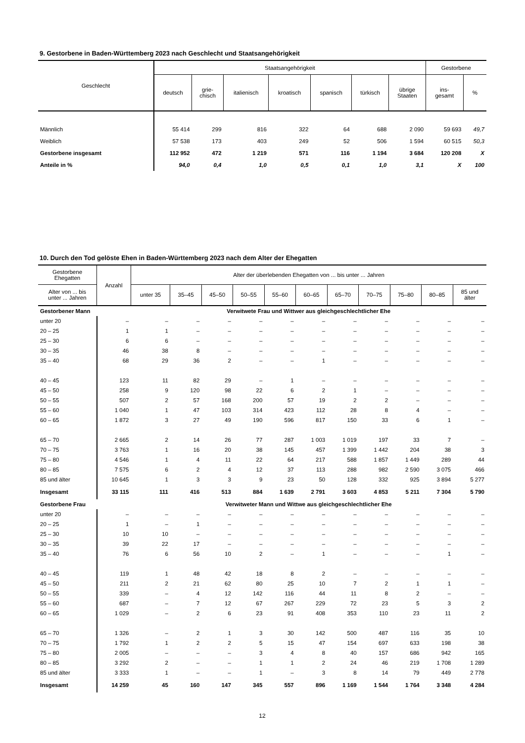9. Gestorbene in Baden-Württemberg 2023 nach Geschlecht und Staatsangehörigkeit
| Geschlecht | Staatsangehörigkeit | | | | | | | Gestorbene | |
| --- | --- | --- | --- | --- | --- | --- | --- | --- | --- |
| | deutsch | grie- chisch | italienisch | kroatisch | spanisch | türkisch | übrige Staaten | ins- gesamt | % |
| Männlich | 55 414 | 299 | 816 | 322 | 64 | 688 | 2 090 | 59 693 | 49,7 |
| Weiblich | 57 538 | 173 | 403 | 249 | 52 | 506 | 1 594 | 60 515 | 50,3 |
| Gestorbene insgesamt | 112 952 | 472 | 1 219 | 571 | 116 | 1 194 | 3 684 | 120 208 | X |
| Anteile in % | 94,0 | 0,4 | 1,0 | 0,5 | 0,1 | 1,0 | 3,1 | X | 100 |
10. Durch den Tod gelöste Ehen in Baden-Württemberg 2023 nach dem Alter der Ehegatten
| Gestorbene Ehegatten | Anzahl | Alter der überlebenden Ehegatten von ... bis unter ... Jahren | | | | | | | | | | |
| --- | --- | --- | --- | --- | --- | --- | --- | --- | --- | --- | --- | --- |
| Alter von ... bis unter ... Jahren | | unter 35 | 35–45 | 45–50 | 50–55 | 55–60 | 60–65 | 65–70 | 70–75 | 75–80 | 80–85 | 85 und älter |
| Gestorbener Mann | | Verwitwete Frau und Wittwer aus gleichgeschlechtlicher Ehe | | | | | | | | | | |
| unter 20 | – | – | – | – | – | – | – | – | – | – | – | – |
| 20 – 25 | 1 | 1 | – | – | – | – | – | – | – | – | – | – |
| 25 – 30 | 6 | 6 | – | – | – | – | – | – | – | – | – | – |
| 30 – 35 | 46 | 38 | 8 | – | – | – | – | – | – | – | – | – |
| 35 – 40 | 68 | 29 | 36 | 2 | – | – | 1 | – | – | – | – | – |
| 40 – 45 | 123 | 11 | 82 | 29 | – | 1 | – | – | – | – | – | – |
| 45 – 50 | 258 | 9 | 120 | 98 | 22 | 6 | 2 | 1 | – | – | – | – |
| 50 – 55 | 507 | 2 | 57 | 168 | 200 | 57 | 19 | 2 | 2 | – | – | – |
| 55 – 60 | 1 040 | 1 | 47 | 103 | 314 | 423 | 112 | 28 | 8 | 4 | – | – |
| 60 – 65 | 1 872 | 3 | 27 | 49 | 190 | 596 | 817 | 150 | 33 | 6 | 1 | – |
| 65 – 70 | 2 665 | 2 | 14 | 26 | 77 | 287 | 1 003 | 1 019 | 197 | 33 | 7 | – |
| 70 – 75 | 3 763 | 1 | 16 | 20 | 38 | 145 | 457 | 1 399 | 1 442 | 204 | 38 | 3 |
| 75 – 80 | 4 546 | 1 | 4 | 11 | 22 | 64 | 217 | 588 | 1 857 | 1 449 | 289 | 44 |
| 80 – 85 | 7 575 | 6 | 2 | 4 | 12 | 37 | 113 | 288 | 982 | 2 590 | 3 075 | 466 |
| 85 und älter | 10 645 | 1 | 3 | 3 | 9 | 23 | 50 | 128 | 332 | 925 | 3 894 | 5 277 |
| Insgesamt | 33 115 | 111 | 416 | 513 | 884 | 1 639 | 2 791 | 3 603 | 4 853 | 5 211 | 7 304 | 5 790 |
| Gestorbene Frau | | Verwitweter Mann und Wittwe aus gleichgeschlechtlicher Ehe | | | | | | | | | | |
| unter 20 | – | – | – | – | – | – | – | – | – | – | – | – |
| 20 – 25 | 1 | – | 1 | – | – | – | – | – | – | – | – | – |
| 25 – 30 | 10 | 10 | – | – | – | – | – | – | – | – | – | – |
| 30 – 35 | 39 | 22 | 17 | – | – | – | – | – | – | – | – | – |
| 35 – 40 | 76 | 6 | 56 | 10 | 2 | – | 1 | – | – | – | 1 | – |
| 40 – 45 | 119 | 1 | 48 | 42 | 18 | 8 | 2 | – | – | – | – | – |
| 45 – 50 | 211 | 2 | 21 | 62 | 80 | 25 | 10 | 7 | 2 | 1 | 1 | – |
| 50 – 55 | 339 | – | 4 | 12 | 142 | 116 | 44 | 11 | 8 | 2 | – | – |
| 55 – 60 | 687 | – | 7 | 12 | 67 | 267 | 229 | 72 | 23 | 5 | 3 | 2 |
| 60 – 65 | 1 029 | – | 2 | 6 | 23 | 91 | 408 | 353 | 110 | 23 | 11 | 2 |
| 65 – 70 | 1 326 | – | 2 | 1 | 3 | 30 | 142 | 500 | 487 | 116 | 35 | 10 |
| 70 – 75 | 1 792 | 1 | 2 | 2 | 5 | 15 | 47 | 154 | 697 | 633 | 198 | 38 |
| 75 – 80 | 2 005 | – | – | – | 3 | 4 | 8 | 40 | 157 | 686 | 942 | 165 |
| 80 – 85 | 3 292 | 2 | – | – | 1 | 1 | 2 | 24 | 46 | 219 | 1 708 | 1 289 |
| 85 und älter | 3 333 | 1 | – | – | 1 | – | 3 | 8 | 14 | 79 | 449 | 2 778 |
| Insgesamt | 14 259 | 45 | 160 | 147 | 345 | 557 | 896 | 1 169 | 1 544 | 1 764 | 3 348 | 4 284 |
12